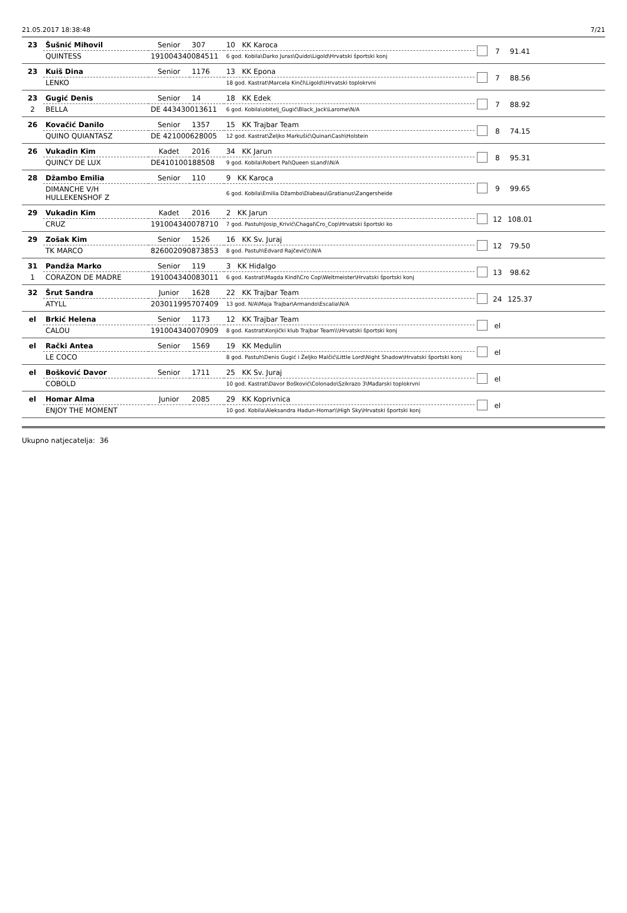21.05.2017 18:38:48 7/21
| 23 | Šušnić Mihovil | Senior | 307 | 10 KK Karoca | | 7 | 91.41 | |
| | QUINTESS | 191004340084511 | | 6 god. Kobila\Darko Juras\Quido\Ligold\Hrvatski športski konj | | | | |
| 23 | Kuiš Dina | Senior | 1176 | 13 KK Epona | | 7 | 88.56 | |
| | LENKO | | | 18 god. Kastrat\Marcela Kinčl\Ligold\\Hrvatski toplokrvni | | | | |
| 23 | Gugić Denis | Senior | 14 | 18 KK Edek | | 7 | 88.92 | |
| 2 | BELLA | DE 443430013611 | | 6 god. Kobila\obitelj_Gugić\Black_Jack\Larome\N/A | | | | |
| 26 | Kovačić Danilo | Senior | 1357 | 15 KK Trajbar Team | | 8 | 74.15 | |
| | QUINO QUIANTASZ | DE 421000628005 | | 12 god. Kastrat\Željko Markušić\Quinar\Cash\Holstein | | | | |
| 26 | Vukadin Kim | Kadet | 2016 | 34 KK Jarun | | 8 | 95.31 | |
| | QUINCY DE LUX | DE410100188508 | | 9 god. Kobila\Robert Pal\Queen sLand\\N/A | | | | |
| 28 | Džambo Emilia | Senior | 110 | 9 KK Karoca | | 9 | 99.65 | |
| | DIMANCHE V/H HULLEKENSHOF Z | | | 6 god. Kobila\Emilia Džambo\Diabeau\Gratianus\Zangersheide | | | | |
| 29 | Vukadin Kim | Kadet | 2016 | 2 KK Jarun | | 12 | 108.01 | |
| | CRUZ | 191004340078710 | | 7 god. Pastuh\Josip_Krivić\Chagal\Cro_Cop\Hrvatski športski ko | | | | |
| 29 | Zošak Kim | Senior | 1526 | 16 KK Sv. Juraj | | 12 | 79.50 | |
| | TK MARCO | 826002090873853 | | 8 god. Pastuh\Edvard Rajčević\\\N/A | | | | |
| 31 | Pandža Marko | Senior | 119 | 3 KK Hidalgo | | 13 | 98.62 | |
| 1 | CORAZON DE MADRE | 191004340083011 | | 6 god. Kastrat\Magda Kindl\Cro Cop\Weltmeister\Hrvatski športski konj | | | | |
| 32 | Šrut Sandra | Junior | 1628 | 22 KK Trajbar Team | | 24 | 125.37 | |
| | ATYLL | 203011995707409 | | 13 god. N/A\Maja Trajbar\Armando\Escalia\N/A | | | | |
| el | Brkić Helena | Senior | 1173 | 12 KK Trajbar Team | | el | | |
| | CALOU | 191004340070909 | | 8 god. Kastrat\Konjički klub Trajbar Team\\\Hrvatski športski konj | | | | |
| el | Rački Antea | Senior | 1569 | 19 KK Medulin | | el | | |
| | LE COCO | | | 8 god. Pastuh\Denis Gugić i Željko Malčić\Little Lord\Night Shadow\Hrvatski športski konj | | | | |
| el | Bošković Davor | Senior | 1711 | 25 KK Sv. Juraj | | el | | |
| | COBOLD | | | 10 god. Kastrat\Davor Bošković\Colonado\Szikrazo 3\Mađarski toplokrvni | | | | |
| el | Homar Alma | Junior | 2085 | 29 KK Koprivnica | | el | | |
| | ENJOY THE MOMENT | | | 10 god. Kobila\Aleksandra Hadun-Homar\\High Sky\Hrvatski športski konj | | | | |
Ukupno natjecatelja: 36